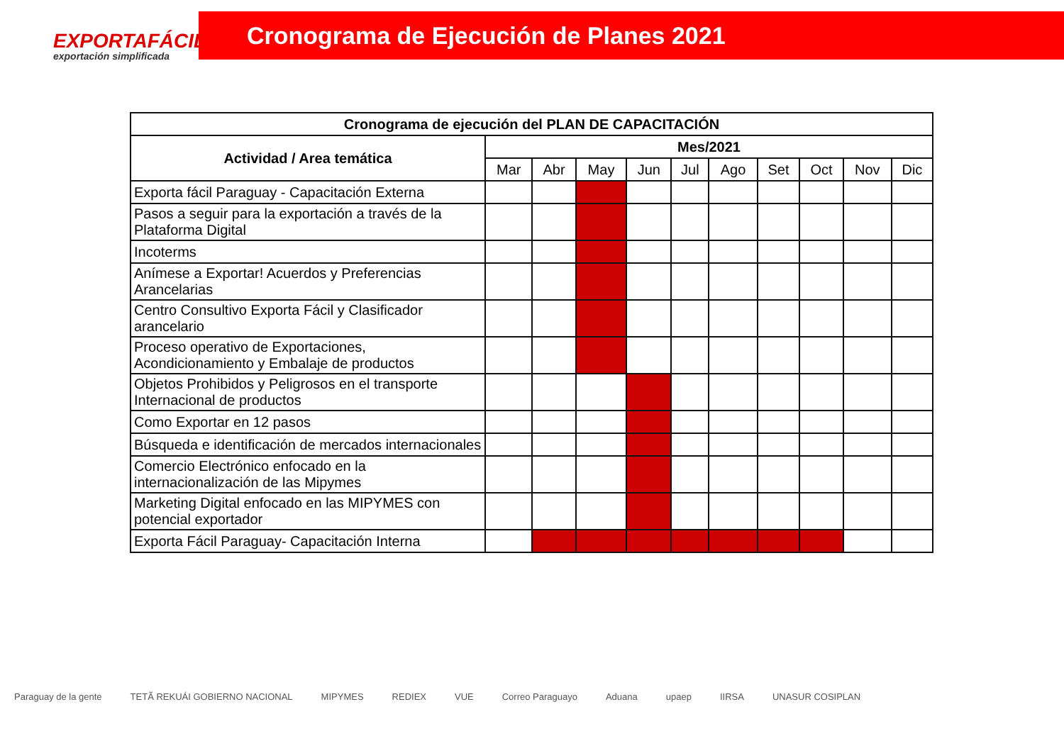EXPORTAFÁCIL
exportación simplificada
Cronograma de Ejecución de Planes 2021
| Cronograma de ejecución del PLAN DE CAPACITACIÓN | | | | | | | | | | |
| --- | --- | --- | --- | --- | --- | --- | --- | --- | --- | --- |
| Actividad / Area temática | Mes/2021 | | | | | | | | | |
| | Mar | Abr | May | Jun | Jul | Ago | Set | Oct | Nov | Dic |
| Exporta fácil Paraguay - Capacitación Externa | | | | | | | | | | |
| Pasos a seguir para la exportación a través de la Plataforma Digital | | | | | | | | | | |
| Incoterms | | | | | | | | | | |
| Anímese a Exportar! Acuerdos y Preferencias Arancelarias | | | | | | | | | | |
| Centro Consultivo Exporta Fácil y Clasificador arancelario | | | | | | | | | | |
| Proceso operativo de Exportaciones, Acondicionamiento y Embalaje de productos | | | | | | | | | | |
| Objetos Prohibidos y Peligrosos en el transporte Internacional de productos | | | | | | | | | | |
| Como Exportar en 12 pasos | | | | | | | | | | |
| Búsqueda e identificación de mercados internacionales | | | | | | | | | | |
| Comercio Electrónico enfocado en la internacionalización de las Mipymes | | | | | | | | | | |
| Marketing Digital enfocado en las MIPYMES con potencial exportador | | | | | | | | | | |
| Exporta Fácil Paraguay- Capacitación Interna | | | | | | | | | | |
Paraguay de la gente TETÃ REKUÁI GOBIERNO NACIONAL MIPYMES REDIEX VUE Correo Paraguayo Aduana upaep IIRSA UNASUR COSIPLAN